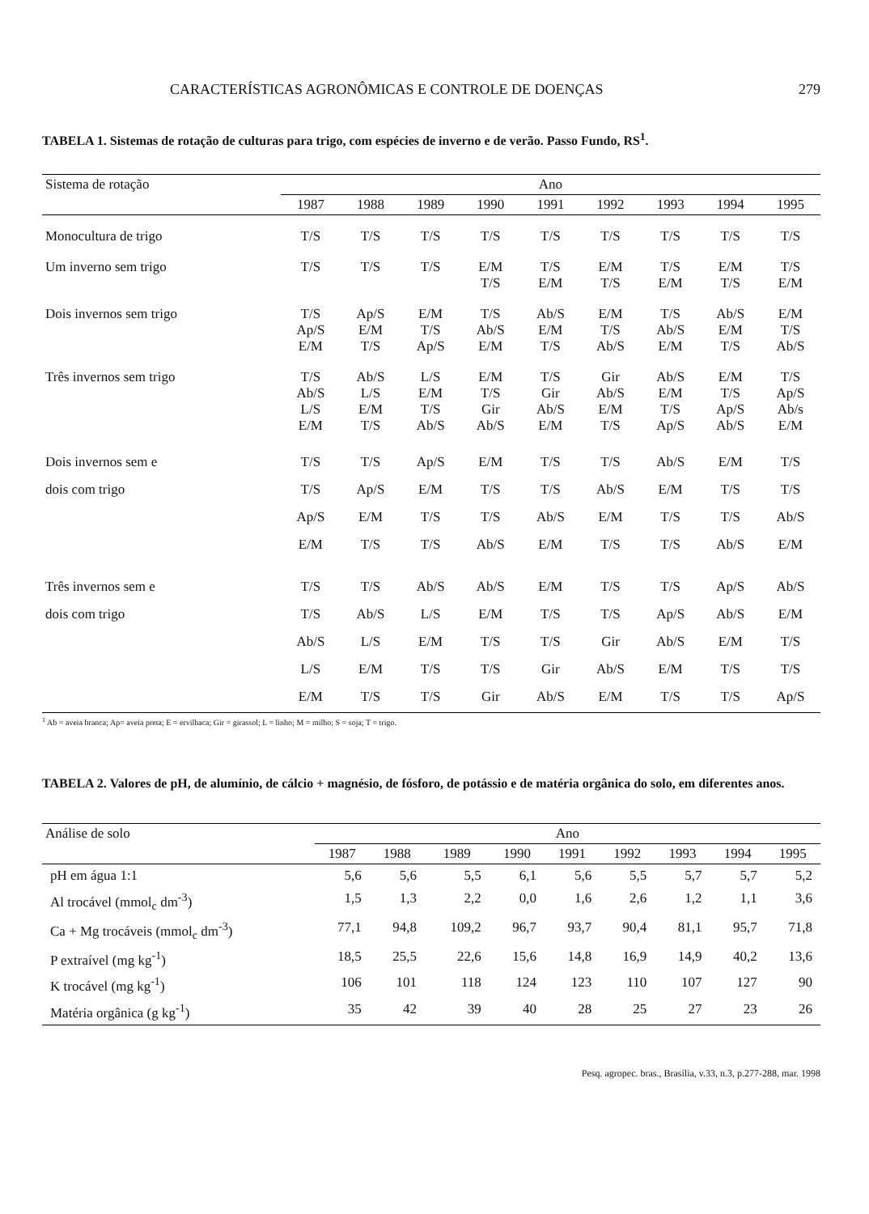CARACTERÍSTICAS AGRONÔMICAS E CONTROLE DE DOENÇAS 279
TABELA 1. Sistemas de rotação de culturas para trigo, com espécies de inverno e de verão. Passo Fundo, RS<sup>1</sup>.
| Sistema de rotação | Ano | | | | | | | | |
| --- | --- | --- | --- | --- | --- | --- | --- | --- | --- |
| | 1987 | 1988 | 1989 | 1990 | 1991 | 1992 | 1993 | 1994 | 1995 |
| Monocultura de trigo | T/S | T/S | T/S | T/S | T/S | T/S | T/S | T/S | T/S |
| Um inverno sem trigo | T/S | T/S | T/S | E/M T/S | T/S E/M | E/M T/S | T/S E/M | E/M T/S | T/S E/M |
| Dois invernos sem trigo | T/S Ap/S E/M | Ap/S E/M T/S | E/M T/S Ap/S | T/S Ab/S E/M | Ab/S E/M T/S | E/M T/S Ab/S | T/S Ab/S E/M | Ab/S E/M T/S | E/M T/S Ab/S |
| Três invernos sem trigo | T/S Ab/S L/S E/M | Ab/S L/S E/M T/S | L/S E/M T/S Ab/S | E/M T/S Gir Ab/S | T/S Gir Ab/S E/M | Gir Ab/S E/M T/S | Ab/S E/M T/S Ap/S | E/M T/S Ap/S Ab/S | T/S Ap/S Ab/s E/M |
| Dois invernos sem e dois com trigo | T/S T/S Ap/S E/M | T/S Ap/S E/M T/S | Ap/S E/M T/S T/S | E/M T/S T/S Ab/S | T/S T/S Ab/S E/M | T/S Ab/S E/M T/S | Ab/S E/M T/S T/S | E/M T/S T/S Ab/S | T/S T/S Ab/S E/M |
| Três invernos sem e dois com trigo | T/S T/S Ab/S L/S E/M | T/S Ab/S L/S E/M T/S | Ab/S L/S E/M T/S T/S | Ab/S E/M T/S T/S Gir | E/M T/S T/S Gir Ab/S | T/S T/S Gir Ab/S E/M | T/S Ap/S Ab/S E/M T/S | Ap/S Ab/S E/M T/S T/S | Ab/S E/M T/S T/S Ap/S |
<sup>1</sup> Ab = aveia branca; Ap= aveia preta; E = ervilhaca; Gir = girassol; L = linho; M = milho; S = soja; T = trigo.
TABELA 2. Valores de pH, de alumínio, de cálcio + magnésio, de fósforo, de potássio e de matéria orgânica do solo, em diferentes anos.
| Análise de solo | Ano | | | | | | | | |
| --- | --- | --- | --- | --- | --- | --- | --- | --- | --- |
| | 1987 | 1988 | 1989 | 1990 | 1991 | 1992 | 1993 | 1994 | 1995 |
| pH em água 1:1 | 5,6 | 5,6 | 5,5 | 6,1 | 5,6 | 5,5 | 5,7 | 5,7 | 5,2 |
| Al trocável (mmol<sub>c</sub> dm<sup>-3</sup>) | 1,5 | 1,3 | 2,2 | 0,0 | 1,6 | 2,6 | 1,2 | 1,1 | 3,6 |
| Ca + Mg trocáveis (mmol<sub>c</sub> dm<sup>-3</sup>) | 77,1 | 94,8 | 109,2 | 96,7 | 93,7 | 90,4 | 81,1 | 95,7 | 71,8 |
| P extraível (mg kg<sup>-1</sup>) | 18,5 | 25,5 | 22,6 | 15,6 | 14,8 | 16,9 | 14,9 | 40,2 | 13,6 |
| K trocável (mg kg<sup>-1</sup>) | 106 | 101 | 118 | 124 | 123 | 110 | 107 | 127 | 90 |
| Matéria orgânica (g kg<sup>-1</sup>) | 35 | 42 | 39 | 40 | 28 | 25 | 27 | 23 | 26 |
Pesq. agropec. bras., Brasília, v.33, n.3, p.277-288, mar. 1998